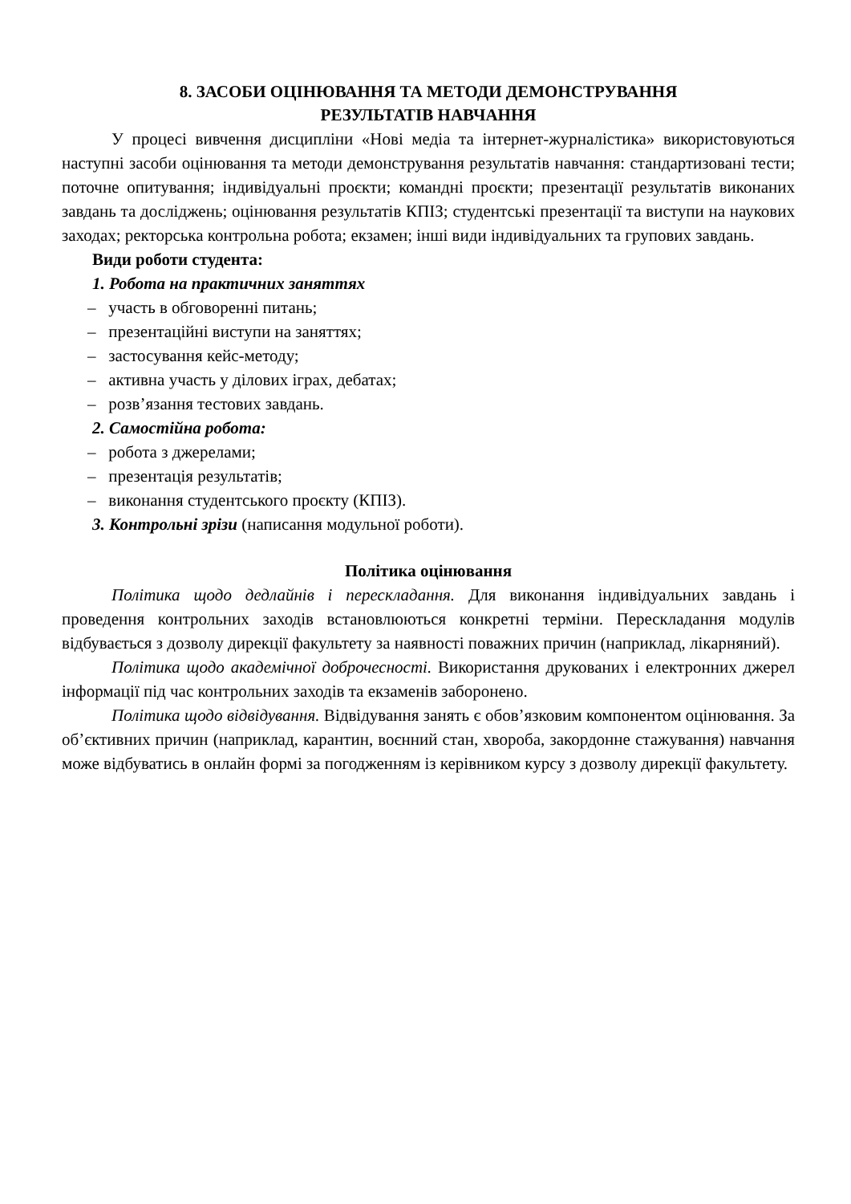8. ЗАСОБИ ОЦІНЮВАННЯ ТА МЕТОДИ ДЕМОНСТРУВАННЯ
РЕЗУЛЬТАТІВ НАВЧАННЯ
У процесі вивчення дисципліни «Нові медіа та інтернет-журналістика» використовуються наступні засоби оцінювання та методи демонстрування результатів навчання: стандартизовані тести; поточне опитування; індивідуальні проєкти; командні проєкти; презентації результатів виконаних завдань та досліджень; оцінювання результатів КПІЗ; студентські презентації та виступи на наукових заходах; ректорська контрольна робота; екзамен; інші види індивідуальних та групових завдань.
Види роботи студента:
1. Робота на практичних заняттях
– участь в обговоренні питань;
– презентаційні виступи на заняттях;
– застосування кейс-методу;
– активна участь у ділових іграх, дебатах;
– розв’язання тестових завдань.
2. Самостійна робота:
– робота з джерелами;
– презентація результатів;
– виконання студентського проєкту (КПІЗ).
3. Контрольні зрізи (написання модульної роботи).
Політика оцінювання
Політика щодо дедлайнів і перескладання. Для виконання індивідуальних завдань і проведення контрольних заходів встановлюються конкретні терміни. Перескладання модулів відбувається з дозволу дирекції факультету за наявності поважних причин (наприклад, лікарняний).
Політика щодо академічної доброчесності. Використання друкованих і електронних джерел інформації під час контрольних заходів та екзаменів заборонено.
Політика щодо відвідування. Відвідування занять є обов’язковим компонентом оцінювання. За об’єктивних причин (наприклад, карантин, воєнний стан, хвороба, закордонне стажування) навчання може відбуватись в онлайн формі за погодженням із керівником курсу з дозволу дирекції факультету.